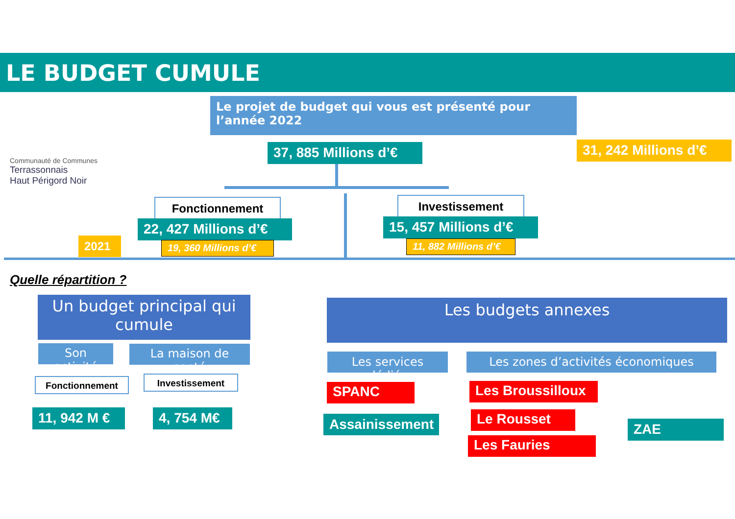LE BUDGET CUMULE
Communauté de Communes
Terrassonnais
Haut Périgord Noir
Le projet de budget qui vous est présenté pour l’année 2022
37, 885 Millions d’€
31, 242 Millions d’€
Fonctionnement
22, 427 Millions d’€
19, 360 Millions d’€
Investissement
15, 457 Millions d’€
11, 882 Millions d’€
2021
Quelle répartition ?
Un budget principal qui cumule
Son activité
La maison de santé
Fonctionnement Investissement
11, 942 M € 4, 754 M€
Les budgets annexes
Les services dédiés
Les zones d’activités économiques
SPANC
Assainissement
Les Broussilloux
Le Rousset
Les Fauries
ZAE